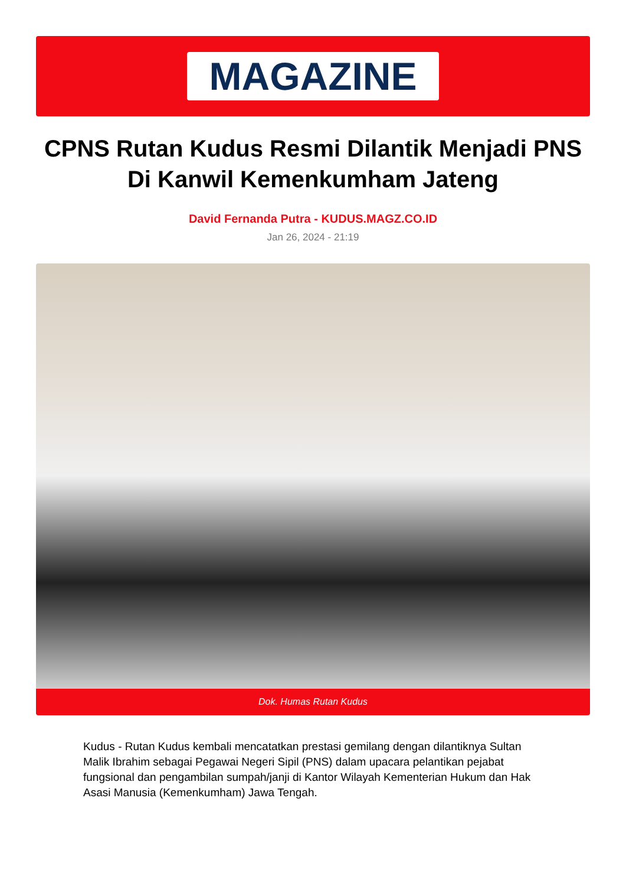MAGAZINE
CPNS Rutan Kudus Resmi Dilantik Menjadi PNS Di Kanwil Kemenkumham Jateng
David Fernanda Putra - KUDUS.MAGZ.CO.ID
Jan 26, 2024 - 21:19
Dok. Humas Rutan Kudus
Kudus - Rutan Kudus kembali mencatatkan prestasi gemilang dengan dilantiknya Sultan Malik Ibrahim sebagai Pegawai Negeri Sipil (PNS) dalam upacara pelantikan pejabat fungsional dan pengambilan sumpah/janji di Kantor Wilayah Kementerian Hukum dan Hak Asasi Manusia (Kemenkumham) Jawa Tengah.